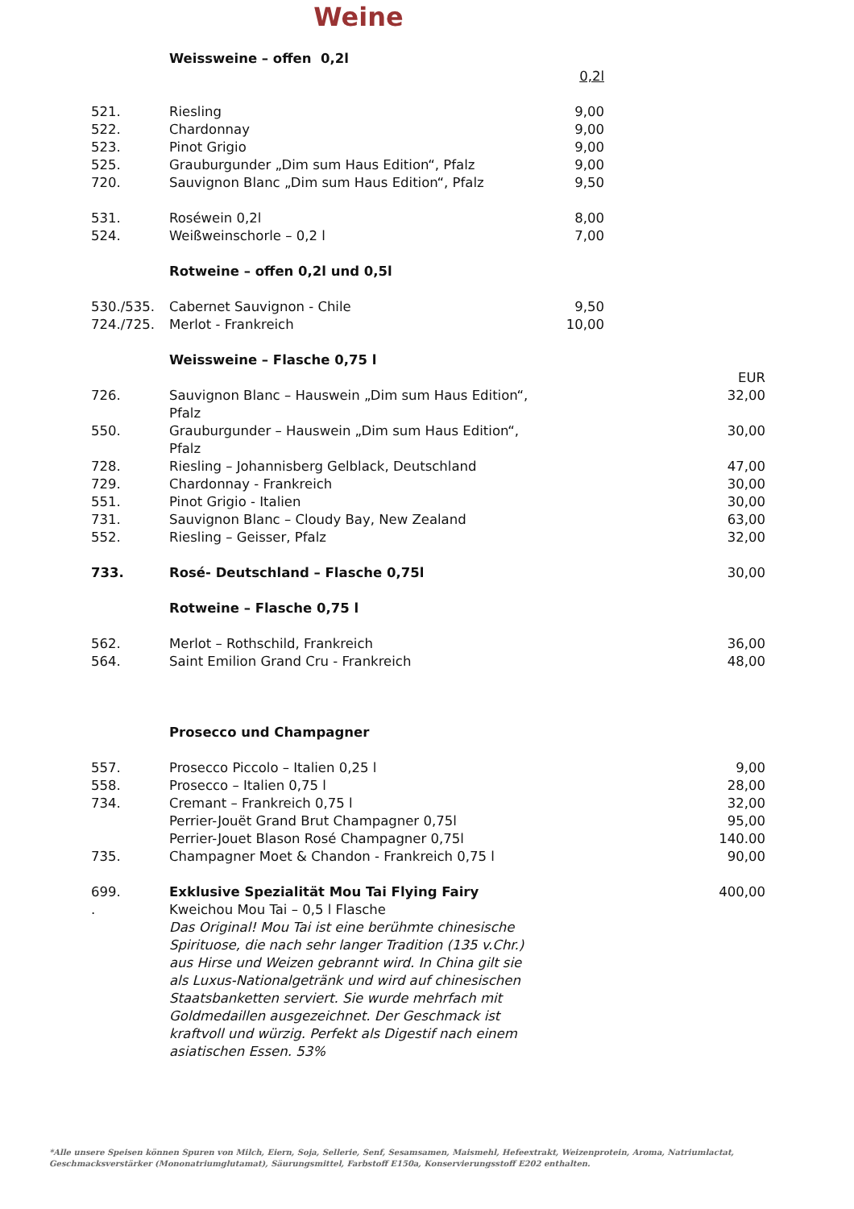Weine
| | Weissweine – offen 0,2l | | |
| | | 0,2l | |
| 521. | Riesling | 9,00 | |
| 522. | Chardonnay | 9,00 | |
| 523. | Pinot Grigio | 9,00 | |
| 525. | Grauburgunder „Dim sum Haus Edition“, Pfalz | 9,00 | |
| 720. | Sauvignon Blanc „Dim sum Haus Edition“, Pfalz | 9,50 | |
| 531. | Roséwein 0,2l | 8,00 | |
| 524. | Weißweinschorle – 0,2 l | 7,00 | |
| | Rotweine – offen 0,2l und 0,5l | | |
| 530./535. | Cabernet Sauvignon - Chile | 9,50 | |
| 724./725. | Merlot - Frankreich | 10,00 | |
| | Weissweine – Flasche 0,75 l | | |
| | | | EUR |
| 726. | Sauvignon Blanc – Hauswein „Dim sum Haus Edition“, Pfalz | | 32,00 |
| 550. | Grauburgunder – Hauswein „Dim sum Haus Edition“, Pfalz | | 30,00 |
| 728. | Riesling – Johannisberg Gelblack, Deutschland | | 47,00 |
| 729. | Chardonnay - Frankreich | | 30,00 |
| 551. | Pinot Grigio - Italien | | 30,00 |
| 731. | Sauvignon Blanc – Cloudy Bay, New Zealand | | 63,00 |
| 552. | Riesling – Geisser, Pfalz | | 32,00 |
| 733. | Rosé- Deutschland – Flasche 0,75l | | 30,00 |
| | Rotweine – Flasche 0,75 l | | |
| 562. | Merlot – Rothschild, Frankreich | | 36,00 |
| 564. | Saint Emilion Grand Cru - Frankreich | | 48,00 |
| | Prosecco und Champagner | | |
| 557. | Prosecco Piccolo – Italien 0,25 l | | 9,00 |
| 558. | Prosecco – Italien 0,75 l | | 28,00 |
| 734. | Cremant – Frankreich 0,75 l | | 32,00 |
| | Perrier-Jouët Grand Brut Champagner 0,75l | | 95,00 |
| | Perrier-Jouet Blason Rosé Champagner 0,75l | | 140.00 |
| 735. | Champagner Moet & Chandon - Frankreich 0,75 l | | 90,00 |
| 699. . | Exklusive Spezialität Mou Tai Flying Fairy Kweichou Mou Tai – 0,5 l Flasche Das Original! Mou Tai ist eine berühmte chinesische Spirituose, die nach sehr langer Tradition (135 v.Chr.) aus Hirse und Weizen gebrannt wird. In China gilt sie als Luxus-Nationalgetränk und wird auf chinesischen Staatsbanketten serviert. Sie wurde mehrfach mit Goldmedaillen ausgezeichnet. Der Geschmack ist kraftvoll und würzig. Perfekt als Digestif nach einem asiatischen Essen. 53% | | 400,00 |
*Alle unsere Speisen können Spuren von Milch, Eiern, Soja, Sellerie, Senf, Sesamsamen, Maismehl, Hefeextrakt, Weizenprotein, Aroma, Natriumlactat,
Geschmacksverstärker (Mononatriumglutamat), Säurungsmittel, Farbstoff E150a, Konservierungsstoff E202 enthalten.